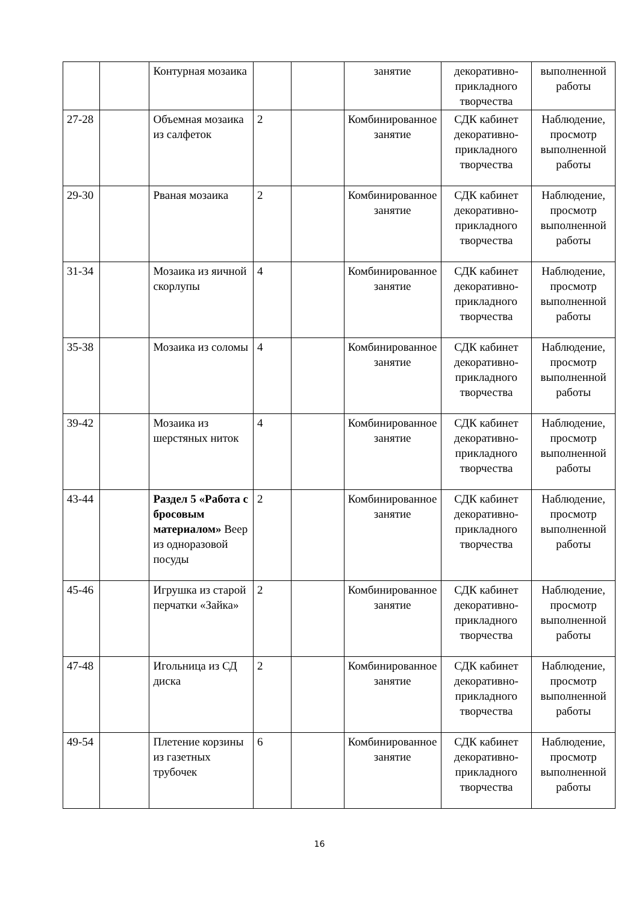| | | Контурная мозаика | | | занятие | декоративно-прикладного творчества | выполненной работы |
| 27-28 | | Объемная мозаика из салфеток | 2 | | Комбинированное занятие | СДК кабинет декоративно-прикладного творчества | Наблюдение, просмотр выполненной работы |
| 29-30 | | Рваная мозаика | 2 | | Комбинированное занятие | СДК кабинет декоративно-прикладного творчества | Наблюдение, просмотр выполненной работы |
| 31-34 | | Мозаика из яичной скорлупы | 4 | | Комбинированное занятие | СДК кабинет декоративно-прикладного творчества | Наблюдение, просмотр выполненной работы |
| 35-38 | | Мозаика из соломы | 4 | | Комбинированное занятие | СДК кабинет декоративно-прикладного творчества | Наблюдение, просмотр выполненной работы |
| 39-42 | | Мозаика из шерстяных ниток | 4 | | Комбинированное занятие | СДК кабинет декоративно-прикладного творчества | Наблюдение, просмотр выполненной работы |
| 43-44 | | Раздел 5 «Работа с бросовым материалом» Веер из одноразовой посуды | 2 | | Комбинированное занятие | СДК кабинет декоративно-прикладного творчества | Наблюдение, просмотр выполненной работы |
| 45-46 | | Игрушка из старой перчатки «Зайка» | 2 | | Комбинированное занятие | СДК кабинет декоративно-прикладного творчества | Наблюдение, просмотр выполненной работы |
| 47-48 | | Игольница из СД диска | 2 | | Комбинированное занятие | СДК кабинет декоративно-прикладного творчества | Наблюдение, просмотр выполненной работы |
| 49-54 | | Плетение корзины из газетных трубочек | 6 | | Комбинированное занятие | СДК кабинет декоративно-прикладного творчества | Наблюдение, просмотр выполненной работы |
16